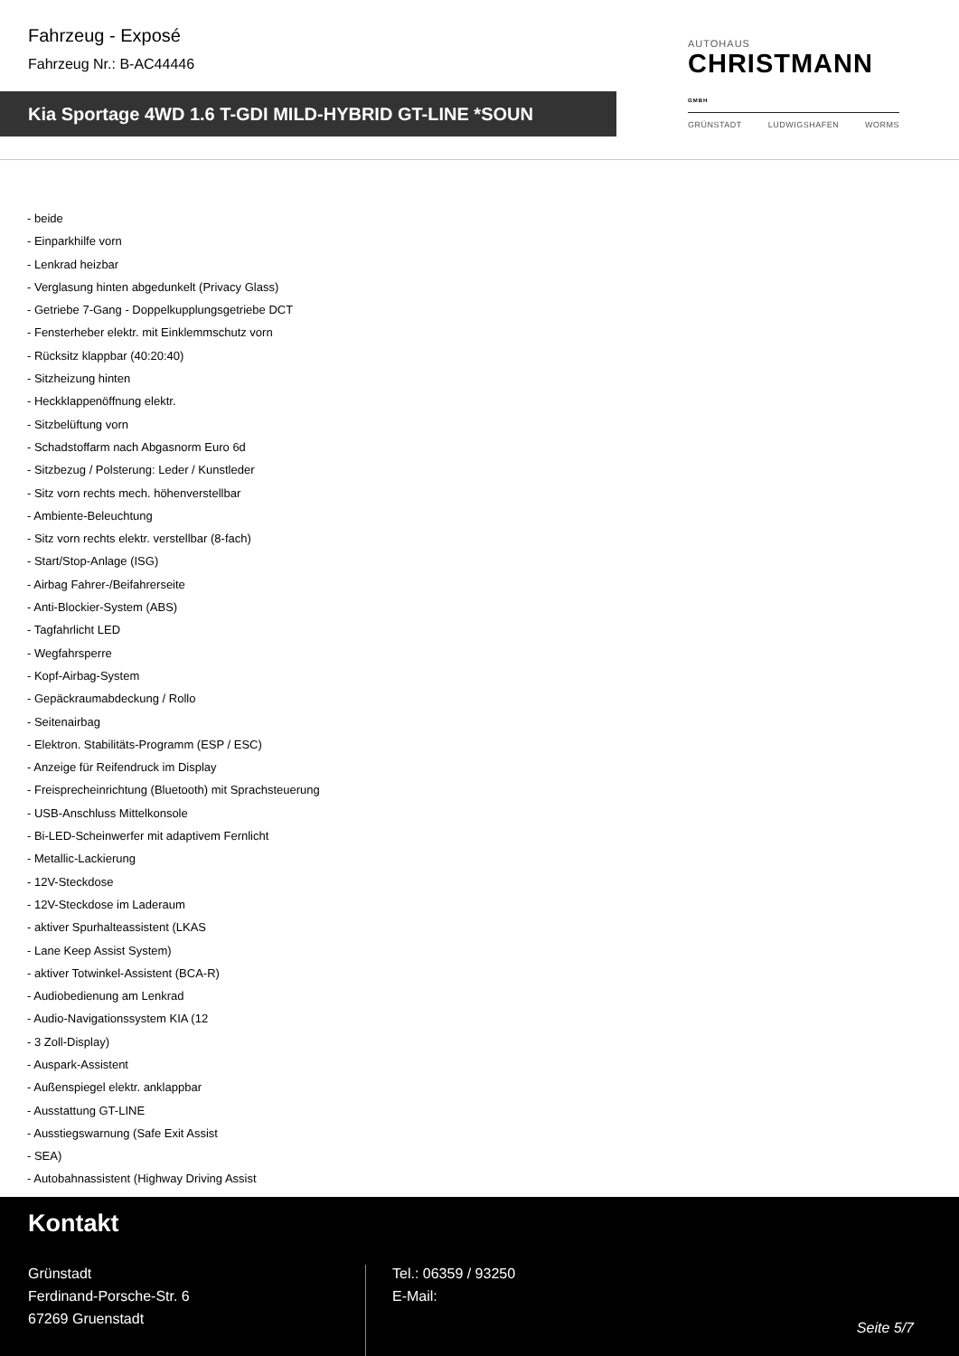Fahrzeug - Exposé
Fahrzeug Nr.: B-AC44446
Kia Sportage 4WD 1.6 T-GDI MILD-HYBRID GT-LINE *SOUN
AUTOHAUS
CHRISTMANN GMBH
GRÜNSTADT LUDWIGSHAFEN WORMS
- beide
- Einparkhilfe vorn
- Lenkrad heizbar
- Verglasung hinten abgedunkelt (Privacy Glass)
- Getriebe 7-Gang - Doppelkupplungsgetriebe DCT
- Fensterheber elektr. mit Einklemmschutz vorn
- Rücksitz klappbar (40:20:40)
- Sitzheizung hinten
- Heckklappenöffnung elektr.
- Sitzbelüftung vorn
- Schadstoffarm nach Abgasnorm Euro 6d
- Sitzbezug / Polsterung: Leder / Kunstleder
- Sitz vorn rechts mech. höhenverstellbar
- Ambiente-Beleuchtung
- Sitz vorn rechts elektr. verstellbar (8-fach)
- Start/Stop-Anlage (ISG)
- Airbag Fahrer-/Beifahrerseite
- Anti-Blockier-System (ABS)
- Tagfahrlicht LED
- Wegfahrsperre
- Kopf-Airbag-System
- Gepäckraumabdeckung / Rollo
- Seitenairbag
- Elektron. Stabilitäts-Programm (ESP / ESC)
- Anzeige für Reifendruck im Display
- Freisprecheinrichtung (Bluetooth) mit Sprachsteuerung
- USB-Anschluss Mittelkonsole
- Bi-LED-Scheinwerfer mit adaptivem Fernlicht
- Metallic-Lackierung
- 12V-Steckdose
- 12V-Steckdose im Laderaum
- aktiver Spurhalteassistent (LKAS
- Lane Keep Assist System)
- aktiver Totwinkel-Assistent (BCA-R)
- Audiobedienung am Lenkrad
- Audio-Navigationssystem KIA (12
- 3 Zoll-Display)
- Auspark-Assistent
- Außenspiegel elektr. anklappbar
- Ausstattung GT-LINE
- Ausstiegswarnung (Safe Exit Assist
- SEA)
- Autobahnassistent (Highway Driving Assist
Kontakt
Grünstadt
Ferdinand-Porsche-Str. 6
67269 Gruenstadt
Tel.: 06359 / 93250
E-Mail:
Seite 5/7